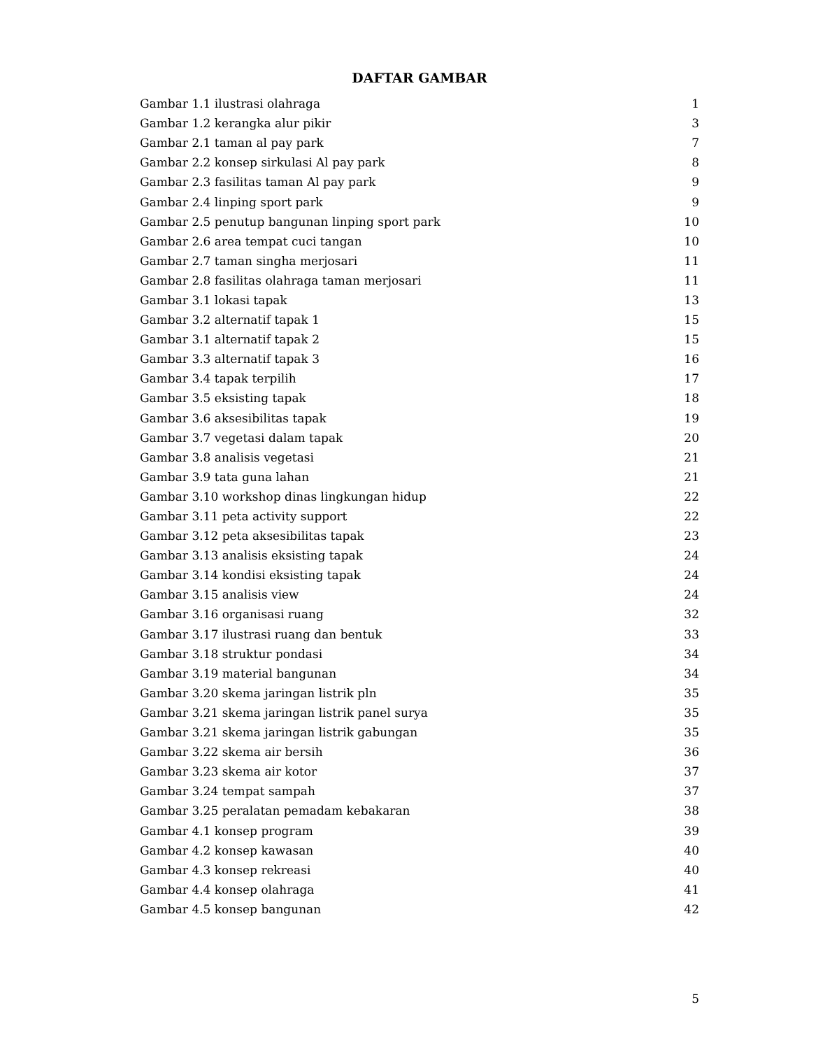DAFTAR GAMBAR
| Gambar 1.1 ilustrasi olahraga | 1 |
| Gambar 1.2 kerangka alur pikir | 3 |
| Gambar 2.1 taman al pay park | 7 |
| Gambar 2.2 konsep sirkulasi Al pay park | 8 |
| Gambar 2.3 fasilitas taman Al pay park | 9 |
| Gambar 2.4 linping sport park | 9 |
| Gambar 2.5 penutup bangunan linping sport park | 10 |
| Gambar 2.6 area tempat cuci tangan | 10 |
| Gambar 2.7 taman singha merjosari | 11 |
| Gambar 2.8 fasilitas olahraga taman merjosari | 11 |
| Gambar 3.1 lokasi tapak | 13 |
| Gambar 3.2 alternatif tapak 1 | 15 |
| Gambar 3.1 alternatif tapak 2 | 15 |
| Gambar 3.3 alternatif tapak 3 | 16 |
| Gambar 3.4 tapak terpilih | 17 |
| Gambar 3.5 eksisting tapak | 18 |
| Gambar 3.6 aksesibilitas tapak | 19 |
| Gambar 3.7 vegetasi dalam tapak | 20 |
| Gambar 3.8 analisis vegetasi | 21 |
| Gambar 3.9 tata guna lahan | 21 |
| Gambar 3.10 workshop dinas lingkungan hidup | 22 |
| Gambar 3.11 peta activity support | 22 |
| Gambar 3.12 peta aksesibilitas tapak | 23 |
| Gambar 3.13 analisis eksisting tapak | 24 |
| Gambar 3.14 kondisi eksisting tapak | 24 |
| Gambar 3.15 analisis view | 24 |
| Gambar 3.16 organisasi ruang | 32 |
| Gambar 3.17 ilustrasi ruang dan bentuk | 33 |
| Gambar 3.18 struktur pondasi | 34 |
| Gambar 3.19 material bangunan | 34 |
| Gambar 3.20 skema jaringan listrik pln | 35 |
| Gambar 3.21 skema jaringan listrik panel surya | 35 |
| Gambar 3.21 skema jaringan listrik gabungan | 35 |
| Gambar 3.22 skema air bersih | 36 |
| Gambar 3.23 skema air kotor | 37 |
| Gambar 3.24 tempat sampah | 37 |
| Gambar 3.25 peralatan pemadam kebakaran | 38 |
| Gambar 4.1 konsep program | 39 |
| Gambar 4.2 konsep kawasan | 40 |
| Gambar 4.3 konsep rekreasi | 40 |
| Gambar 4.4 konsep olahraga | 41 |
| Gambar 4.5 konsep bangunan | 42 |
5